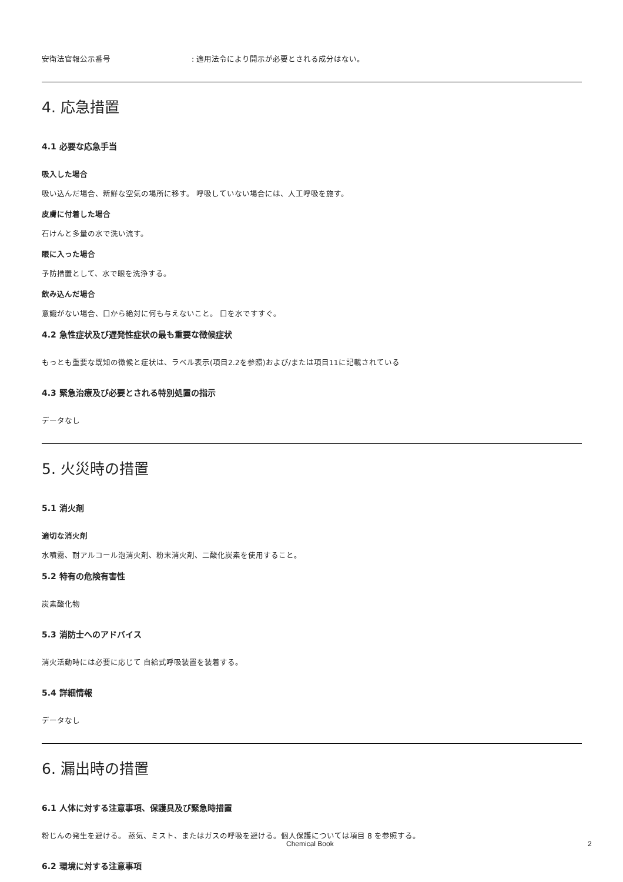安衛法官報公示番号: 適用法令により開示が必要とされる成分はない。
4. 応急措置
4.1 必要な応急手当
吸入した場合
吸い込んだ場合、新鮮な空気の場所に移す。 呼吸していない場合には、人工呼吸を施す。
皮膚に付着した場合
石けんと多量の水で洗い流す。
眼に入った場合
予防措置として、水で眼を洗浄する。
飲み込んだ場合
意識がない場合、口から絶対に何も与えないこと。 口を水ですすぐ。
4.2 急性症状及び遅発性症状の最も重要な徴候症状
もっとも重要な既知の徴候と症状は、ラベル表示(項目2.2を参照)および/または項目11に記載されている
4.3 緊急治療及び必要とされる特別処置の指示
データなし
5. 火災時の措置
5.1 消火剤
適切な消火剤
水噴霧、耐アルコール泡消火剤、粉末消火剤、二酸化炭素を使用すること。
5.2 特有の危険有害性
炭素酸化物
5.3 消防士へのアドバイス
消火活動時には必要に応じて 自給式呼吸装置を装着する。
5.4 詳細情報
データなし
6. 漏出時の措置
6.1 人体に対する注意事項、保護具及び緊急時措置
粉じんの発生を避ける。 蒸気、ミスト、またはガスの呼吸を避ける。個人保護については項目 8 を参照する。
6.2 環境に対する注意事項
Chemical Book 2